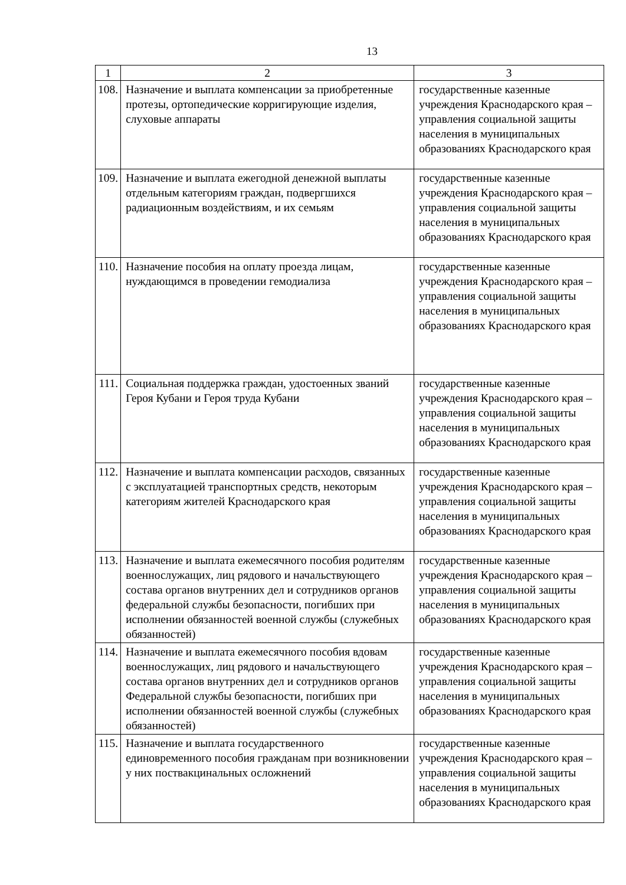13
| 1 | 2 | 3 |
| 108. | Назначение и выплата компенсации за приобретенные протезы, ортопедические корригирующие изделия, слуховые аппараты | государственные казенные учреждения Краснодарского края – управления социальной защиты населения в муниципальных образованиях Краснодарского края |
| 109. | Назначение и выплата ежегодной денежной выплаты отдельным категориям граждан, подвергшихся радиационным воздействиям, и их семьям | государственные казенные учреждения Краснодарского края – управления социальной защиты населения в муниципальных образованиях Краснодарского края |
| 110. | Назначение пособия на оплату проезда лицам, нуждающимся в проведении гемодиализа | государственные казенные учреждения Краснодарского края – управления социальной защиты населения в муниципальных образованиях Краснодарского края |
| 111. | Социальная поддержка граждан, удостоенных званий Героя Кубани и Героя труда Кубани | государственные казенные учреждения Краснодарского края – управления социальной защиты населения в муниципальных образованиях Краснодарского края |
| 112. | Назначение и выплата компенсации расходов, связанных с эксплуатацией транспортных средств, некоторым категориям жителей Краснодарского края | государственные казенные учреждения Краснодарского края – управления социальной защиты населения в муниципальных образованиях Краснодарского края |
| 113. | Назначение и выплата ежемесячного пособия родителям военнослужащих, лиц рядового и начальствующего состава органов внутренних дел и сотрудников органов федеральной службы безопасности, погибших при исполнении обязанностей военной службы (служебных обязанностей) | государственные казенные учреждения Краснодарского края – управления социальной защиты населения в муниципальных образованиях Краснодарского края |
| 114. | Назначение и выплата ежемесячного пособия вдовам военнослужащих, лиц рядового и начальствующего состава органов внутренних дел и сотрудников органов Федеральной службы безопасности, погибших при исполнении обязанностей военной службы (служебных обязанностей) | государственные казенные учреждения Краснодарского края – управления социальной защиты населения в муниципальных образованиях Краснодарского края |
| 115. | Назначение и выплата государственного единовременного пособия гражданам при возникновении у них поствакцинальных осложнений | государственные казенные учреждения Краснодарского края – управления социальной защиты населения в муниципальных образованиях Краснодарского края |